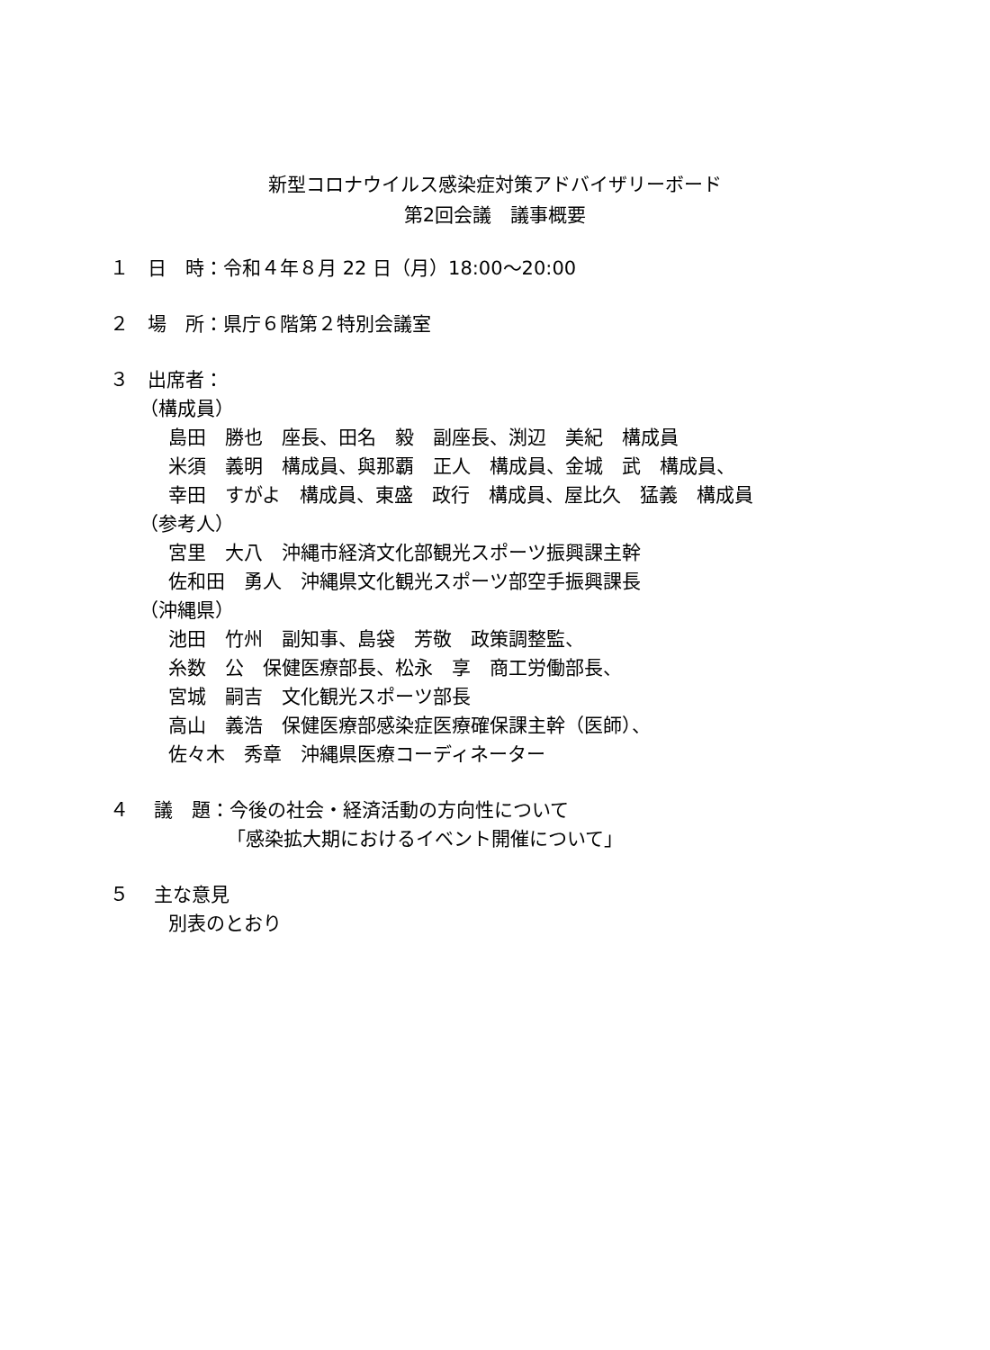新型コロナウイルス感染症対策アドバイザリーボード
第2回会議　議事概要
１　日　時：令和４年８月 22 日（月）18:00～20:00
２　場　所：県庁６階第２特別会議室
３　出席者：
（構成員）
島田　勝也　座長、田名　毅　副座長、渕辺　美紀　構成員
米須　義明　構成員、與那覇　正人　構成員、金城　武　構成員、
幸田　すがよ　構成員、東盛　政行　構成員、屋比久　猛義　構成員
（参考人）
宮里　大八　沖縄市経済文化部観光スポーツ振興課主幹
佐和田　勇人　沖縄県文化観光スポーツ部空手振興課長
（沖縄県）
池田　竹州　副知事、島袋　芳敬　政策調整監、
糸数　公　保健医療部長、松永　享　商工労働部長、
宮城　嗣吉　文化観光スポーツ部長
高山　義浩　保健医療部感染症医療確保課主幹（医師）、
佐々木　秀章　沖縄県医療コーディネーター
４　 議　題：今後の社会・経済活動の方向性について
「感染拡大期におけるイベント開催について」
５　 主な意見
別表のとおり